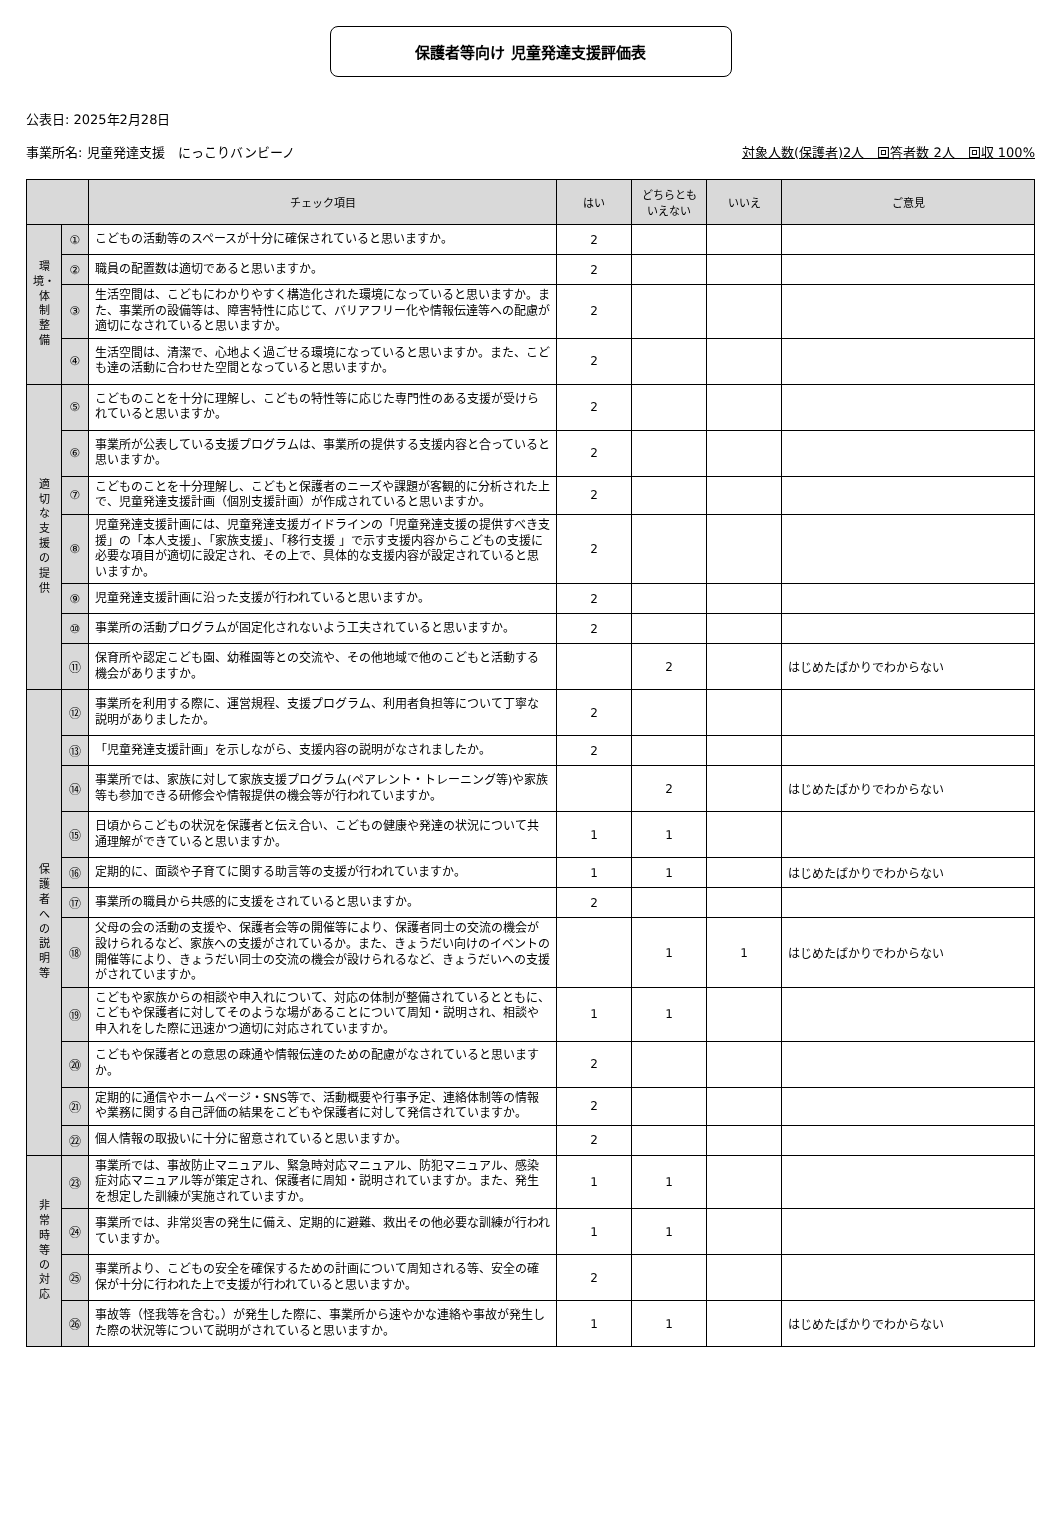保護者等向け 児童発達支援評価表
公表日: 2025年2月28日
事業所名: 児童発達支援　にっこりバンビーノ 対象人数(保護者)2人　回答者数 2人　回収 100%
| | | チェック項目 | はい | どちらとも いえない | いいえ | ご意見 |
| --- | --- | --- | --- | --- | --- | --- |
| 環 境・ 体 制 整 備 | ① | こどもの活動等のスペースが十分に確保されていると思いますか。 | 2 | | | |
| | ② | 職員の配置数は適切であると思いますか。 | 2 | | | |
| | ③ | 生活空間は、こどもにわかりやすく構造化された環境になっていると思いますか。また、事業所の設備等は、障害特性に応じて、バリアフリー化や情報伝達等への配慮が適切になされていると思いますか。 | 2 | | | |
| | ④ | 生活空間は、清潔で、心地よく過ごせる環境になっていると思いますか。また、こども達の活動に合わせた空間となっていると思いますか。 | 2 | | | |
| 適 切 な 支 援 の 提 供 | ⑤ | こどものことを十分に理解し、こどもの特性等に応じた専門性のある支援が受けられていると思いますか。 | 2 | | | |
| | ⑥ | 事業所が公表している支援プログラムは、事業所の提供する支援内容と合っていると思いますか。 | 2 | | | |
| | ⑦ | こどものことを十分理解し、こどもと保護者のニーズや課題が客観的に分析された上で、児童発達支援計画（個別支援計画）が作成されていると思いますか。 | 2 | | | |
| | ⑧ | 児童発達支援計画には、児童発達支援ガイドラインの「児童発達支援の提供すべき支援」の「本人支援」、「家族支援」、「移行支援 」で示す支援内容からこどもの支援に必要な項目が適切に設定され、その上で、具体的な支援内容が設定されていると思いますか。 | 2 | | | |
| | ⑨ | 児童発達支援計画に沿った支援が行われていると思いますか。 | 2 | | | |
| | ⑩ | 事業所の活動プログラムが固定化されないよう工夫されていると思いますか。 | 2 | | | |
| | ⑪ | 保育所や認定こども園、幼稚園等との交流や、その他地域で他のこどもと活動する機会がありますか。 | | 2 | | はじめたばかりでわからない |
| 保 護 者 へ の 説 明 等 | ⑫ | 事業所を利用する際に、運営規程、支援プログラム、利用者負担等について丁寧な説明がありましたか。 | 2 | | | |
| | ⑬ | 「児童発達支援計画」を示しながら、支援内容の説明がなされましたか。 | 2 | | | |
| | ⑭ | 事業所では、家族に対して家族支援プログラム(ペアレント・トレーニング等)や家族等も参加できる研修会や情報提供の機会等が行われていますか。 | | 2 | | はじめたばかりでわからない |
| | ⑮ | 日頃からこどもの状況を保護者と伝え合い、こどもの健康や発達の状況について共通理解ができていると思いますか。 | 1 | 1 | | |
| | ⑯ | 定期的に、面談や子育てに関する助言等の支援が行われていますか。 | 1 | 1 | | はじめたばかりでわからない |
| | ⑰ | 事業所の職員から共感的に支援をされていると思いますか。 | 2 | | | |
| | ⑱ | 父母の会の活動の支援や、保護者会等の開催等により、保護者同士の交流の機会が設けられるなど、家族への支援がされているか。また、きょうだい向けのイベントの開催等により、きょうだい同士の交流の機会が設けられるなど、きょうだいへの支援がされていますか。 | | 1 | 1 | はじめたばかりでわからない |
| | ⑲ | こどもや家族からの相談や申入れについて、対応の体制が整備されているとともに、こどもや保護者に対してそのような場があることについて周知・説明され、相談や申入れをした際に迅速かつ適切に対応されていますか。 | 1 | 1 | | |
| | ⑳ | こどもや保護者との意思の疎通や情報伝達のための配慮がなされていると思いますか。 | 2 | | | |
| | ㉑ | 定期的に通信やホームページ・SNS等で、活動概要や行事予定、連絡体制等の情報や業務に関する自己評価の結果をこどもや保護者に対して発信されていますか。 | 2 | | | |
| | ㉒ | 個人情報の取扱いに十分に留意されていると思いますか。 | 2 | | | |
| 非 常 時 等 の 対 応 | ㉓ | 事業所では、事故防止マニュアル、緊急時対応マニュアル、防犯マニュアル、感染症対応マニュアル等が策定され、保護者に周知・説明されていますか。また、発生を想定した訓練が実施されていますか。 | 1 | 1 | | |
| | ㉔ | 事業所では、非常災害の発生に備え、定期的に避難、救出その他必要な訓練が行われていますか。 | 1 | 1 | | |
| | ㉕ | 事業所より、こどもの安全を確保するための計画について周知される等、安全の確保が十分に行われた上で支援が行われていると思いますか。 | 2 | | | |
| | ㉖ | 事故等（怪我等を含む。）が発生した際に、事業所から速やかな連絡や事故が発生した際の状況等について説明がされていると思いますか。 | 1 | 1 | | はじめたばかりでわからない |